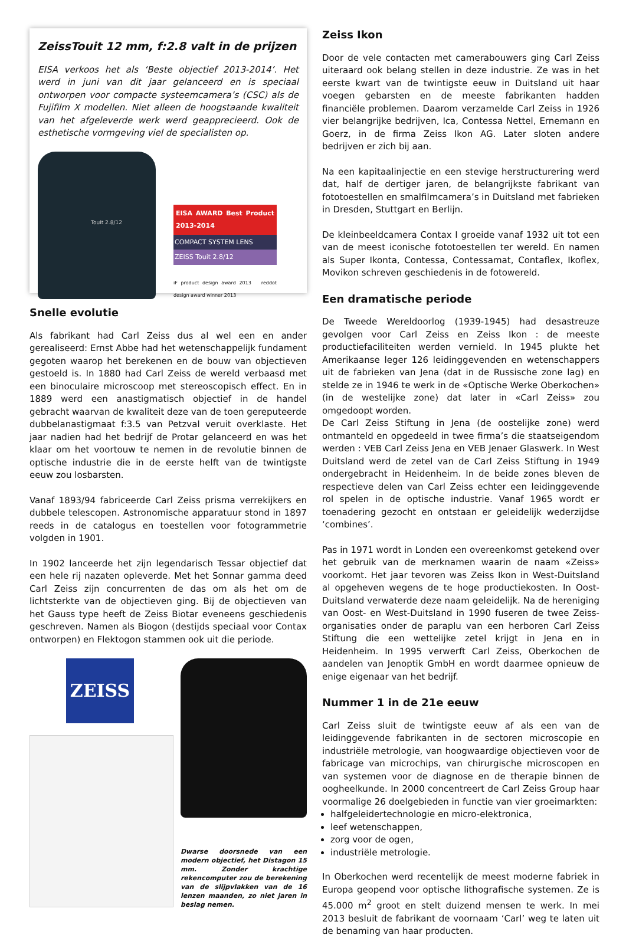ZeissTouit 12 mm, f:2.8 valt in de prijzen
EISA verkoos het als ‘Beste objectief 2013-2014’. Het werd in juni van dit jaar gelanceerd en is speciaal ontworpen voor compacte systeemcamera’s (CSC) als de Fujifilm X modellen. Niet alleen de hoogstaande kwaliteit van het afgeleverde werk werd geappreci­eerd. Ook de esthetische vormgeving viel de specialisten op.
Touit 2.8/12
EISA AWARD Best Product 2013-2014
COMPACT SYSTEM LENS
ZEISS Touit 2.8/12
iF product design award 2013 reddot design award winner 2013
Snelle evolutie
Als fabrikant had Carl Zeiss dus al wel een en ander gerealiseerd: Ernst Abbe had het wetenschappelijk fundament gegoten waarop het berekenen en de bouw van objectieven gestoeld is. In 1880 had Carl Zeiss de wereld verbaasd met een binoculaire microscoop met stereoscopisch effect. En in 1889 werd een anastigmatisch objectief in de handel gebracht waarvan de kwaliteit deze van de toen gerepu­teerde dubbelanastigmaat f:3.5 van Petzval veruit overklaste. Het jaar nadien had het bedrijf de Protar gelanceerd en was het klaar om het voortouw te nemen in de revolutie binnen de optische industrie die in de eerste helft van de twintigste eeuw zou losbarsten.
Vanaf 1893/94 fabriceerde Carl Zeiss prisma verrekijkers en dubbele telescopen. Astronomische apparatuur stond in 1897 reeds in de catalogus en toestellen voor fotogrammetrie volgden in 1901.
In 1902 lanceerde het zijn legendarisch Tessar objectief dat een hele rij nazaten opleverde. Met het Sonnar gamma deed Carl Zeiss zijn concurrenten de das om als het om de lichtsterkte van de objectieven ging. Bij de objectieven van het Gauss type heeft de Zeiss Biotar even­eens geschiedenis geschreven. Namen als Biogon (destijds speciaal voor Contax ontworpen) en Flektogon stammen ook uit die periode.
ZEISS
Dwarse doorsnede van een modern objectief, het Distagon 15 mm. Zonder krachtige rekencomputer zou de berekening van de slijpvlak­ken van de 16 lenzen maanden, zo niet jaren in beslag nemen.
Zeiss Ikon
Door de vele contacten met camerabouwers ging Carl Zeiss uiter­aard ook belang stellen in deze industrie. Ze was in het eerste kwart van de twintigste eeuw in Duitsland uit haar voegen gebarsten en de meeste fabrikanten hadden financiële problemen. Daarom ver­zamelde Carl Zeiss in 1926 vier belangrijke bedrijven, Ica, Contessa Nettel, Ernemann en Goerz, in de firma Zeiss Ikon AG. Later sloten andere bedrijven er zich bij aan.
Na een kapitaalinjectie en een stevige herstructurering werd dat, half de dertiger jaren, de belangrijkste fabrikant van fototoestellen en smal­filmcamera’s in Duitsland met fabrieken in Dresden, Stuttgart en Berlijn.
De kleinbeeldcamera Contax I groeide vanaf 1932 uit tot een van de meest iconische fototoestellen ter wereld. En namen als Super Ikonta, Contessa, Contessamat, Contaflex, Ikoflex, Movikon schreven geschiedenis in de fotowereld.
Een dramatische periode
De Tweede Wereldoorlog (1939-1945) had desastreuze gevolgen voor Carl Zeiss en Zeiss Ikon : de meeste productiefaciliteiten wer­den vernield. In 1945 plukte het Amerikaanse leger 126 leidingge­venden en wetenschappers uit de fabrieken van Jena (dat in de Rus­sische zone lag) en stelde ze in 1946 te werk in de «Optische Werke Oberkochen» (in de westelijke zone) dat later in «Carl Zeiss» zou omgedoopt worden.
De Carl Zeiss Stiftung in Jena (de oostelijke zone) werd ontmanteld en opgedeeld in twee firma’s die staatseigendom werden : VEB Carl Zeiss Jena en VEB Jenaer Glaswerk. In West Duitsland werd de zetel van de Carl Zeiss Stiftung in 1949 ondergebracht in Heidenheim. In de beide zones bleven de respectieve delen van Carl Zeiss echter een leidinggevende rol spelen in de optische industrie. Vanaf 1965 wordt er toenadering gezocht en ontstaan er geleidelijk wederzijdse ‘combines’.
Pas in 1971 wordt in Londen een overeenkomst getekend over het gebruik van de merknamen waarin de naam «Zeiss» voorkomt. Het jaar tevoren was Zeiss Ikon in West-Duitsland al opgeheven wegens de te hoge productiekosten. In Oost-Duitsland verwaterde deze naam geleidelijk. Na de hereniging van Oost- en West-Duitsland in 1990 fuseren de twee Zeiss-organisaties onder de paraplu van een herboren Carl Zeiss Stiftung die een wettelijke zetel krijgt in Jena en in Heidenheim. In 1995 verwerft Carl Zeiss, Oberkochen de aande­len van Jenoptik GmbH en wordt daarmee opnieuw de enige eige­naar van het bedrijf.
Nummer 1 in de 21e eeuw
Carl Zeiss sluit de twintigste eeuw af als een van de leidinggevende fabrikanten in de sectoren microscopie en industriële metrologie, van hoogwaardige objectieven voor de fabricage van microchips, van chirur­gische microscopen en van systemen voor de diagnose en de therapie binnen de oogheelkunde. In 2000 concentreert de Carl Zeiss Group haar voormalige 26 doelgebieden in functie van vier groeimarkten:
halfgeleidertechnologie en micro-elektronica,
leef wetenschappen,
zorg voor de ogen,
industriële metrologie.
In Oberkochen werd recentelijk de meest moderne fabriek in Europa geopend voor optische lithografische systemen. Ze is 45.000 m<sup>2</sup> groot en stelt duizend mensen te werk. In mei 2013 besluit de fabrikant de voornaam ‘Carl’ weg te laten uit de benaming van haar producten.